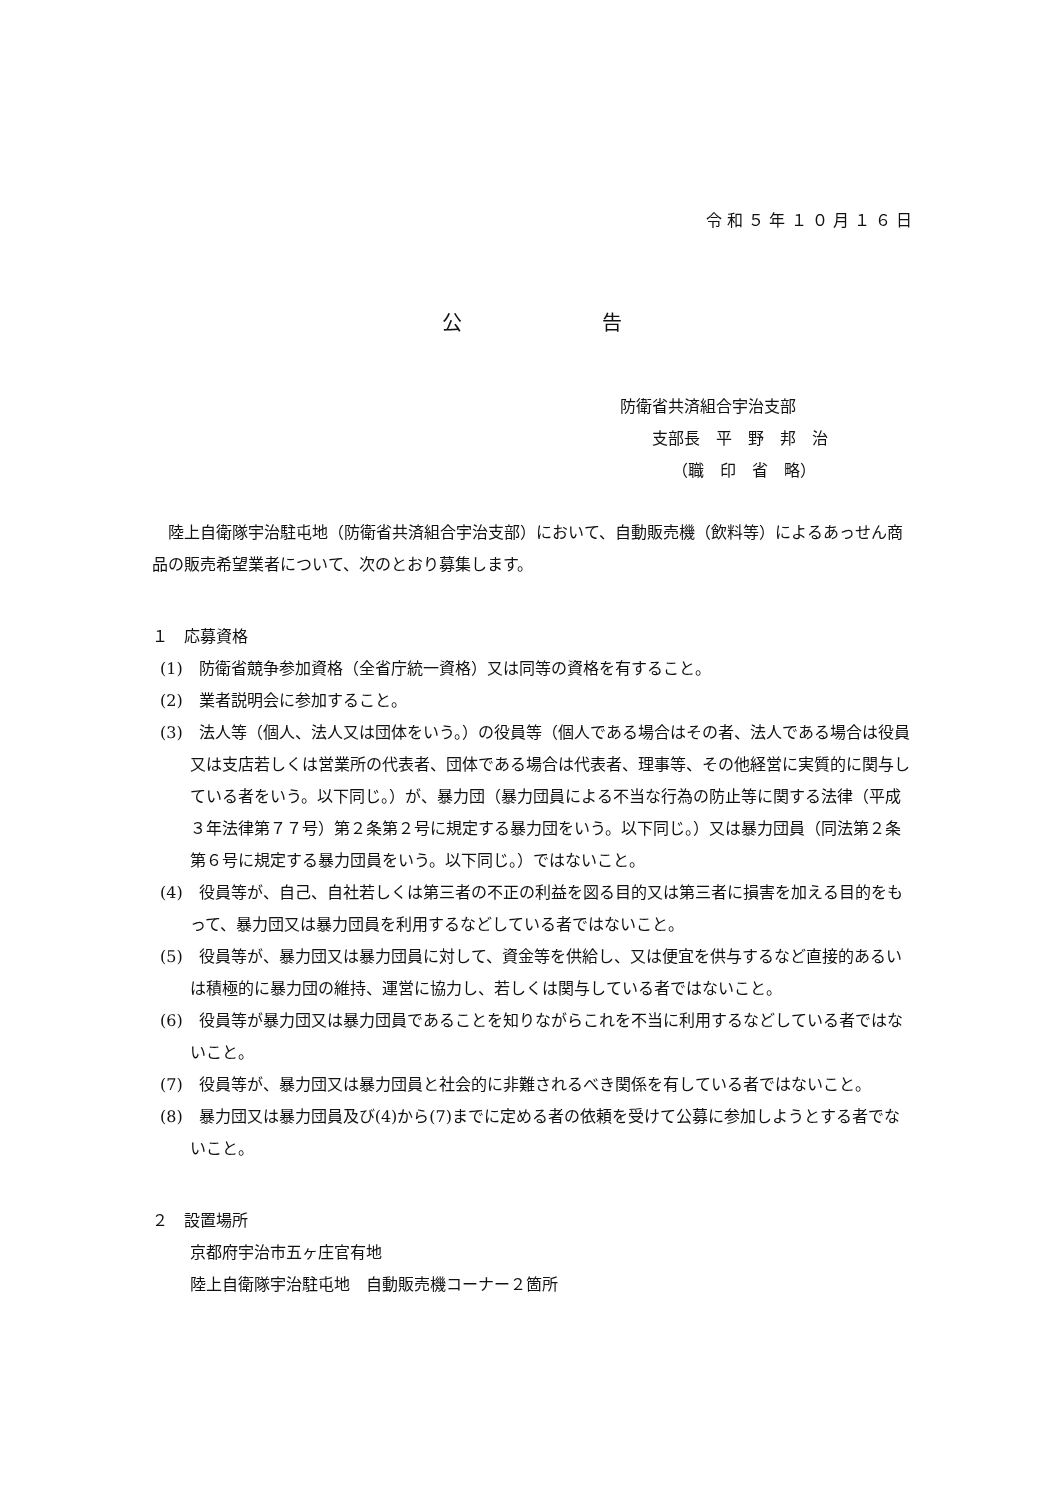令 和 ５ 年 １ ０ 月 １ ６ 日
公　　　　　　　告
防衛省共済組合宇治支部
支部長　平　野　邦　治
（職　印　省　略）
陸上自衛隊宇治駐屯地（防衛省共済組合宇治支部）において、自動販売機（飲料等）によるあっせん商品の販売希望業者について、次のとおり募集します。
１　応募資格
(1)　防衛省競争参加資格（全省庁統一資格）又は同等の資格を有すること。
(2)　業者説明会に参加すること。
(3)　法人等（個人、法人又は団体をいう。）の役員等（個人である場合はその者、法人である場合は役員又は支店若しくは営業所の代表者、団体である場合は代表者、理事等、その他経営に実質的に関与している者をいう。以下同じ。）が、暴力団（暴力団員による不当な行為の防止等に関する法律（平成３年法律第７７号）第２条第２号に規定する暴力団をいう。以下同じ。）又は暴力団員（同法第２条第６号に規定する暴力団員をいう。以下同じ。）ではないこと。
(4)　役員等が、自己、自社若しくは第三者の不正の利益を図る目的又は第三者に損害を加える目的をもって、暴力団又は暴力団員を利用するなどしている者ではないこと。
(5)　役員等が、暴力団又は暴力団員に対して、資金等を供給し、又は便宜を供与するなど直接的あるいは積極的に暴力団の維持、運営に協力し、若しくは関与している者ではないこと。
(6)　役員等が暴力団又は暴力団員であることを知りながらこれを不当に利用するなどしている者ではないこと。
(7)　役員等が、暴力団又は暴力団員と社会的に非難されるべき関係を有している者ではないこと。
(8)　暴力団又は暴力団員及び(4)から(7)までに定める者の依頼を受けて公募に参加しようとする者でないこと。
２　設置場所
京都府宇治市五ヶ庄官有地
陸上自衛隊宇治駐屯地　自動販売機コーナー２箇所